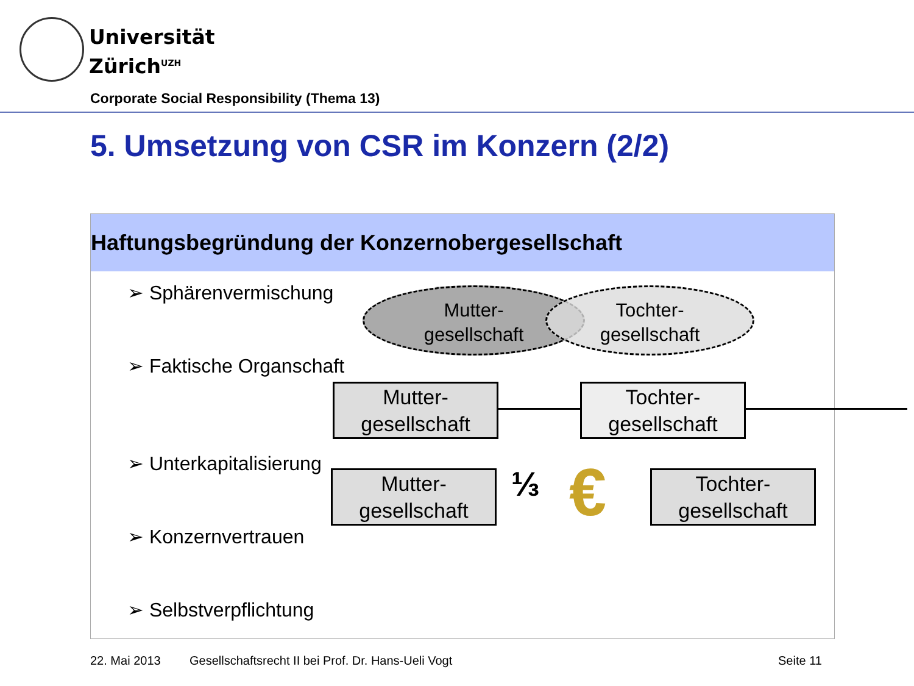Universität
Zürich<sup>UZH</sup>
Corporate Social Responsibility (Thema 13)
5. Umsetzung von CSR im Konzern (2/2)
Haftungsbegründung der Konzernobergesellschaft
➢ Sphärenvermischung
➢ Faktische Organschaft
➢ Unterkapitalisierung
➢ Konzernvertrauen
➢ Selbstverpflichtung
Mutter-
gesellschaft
Tochter-
gesellschaft
Mutter-
gesellschaft
Tochter-
gesellschaft
Mutter-
gesellschaft
⅓ €
Tochter-
gesellschaft
22. Mai 2013
Gesellschaftsrecht II bei Prof. Dr. Hans-Ueli Vogt
Seite 11